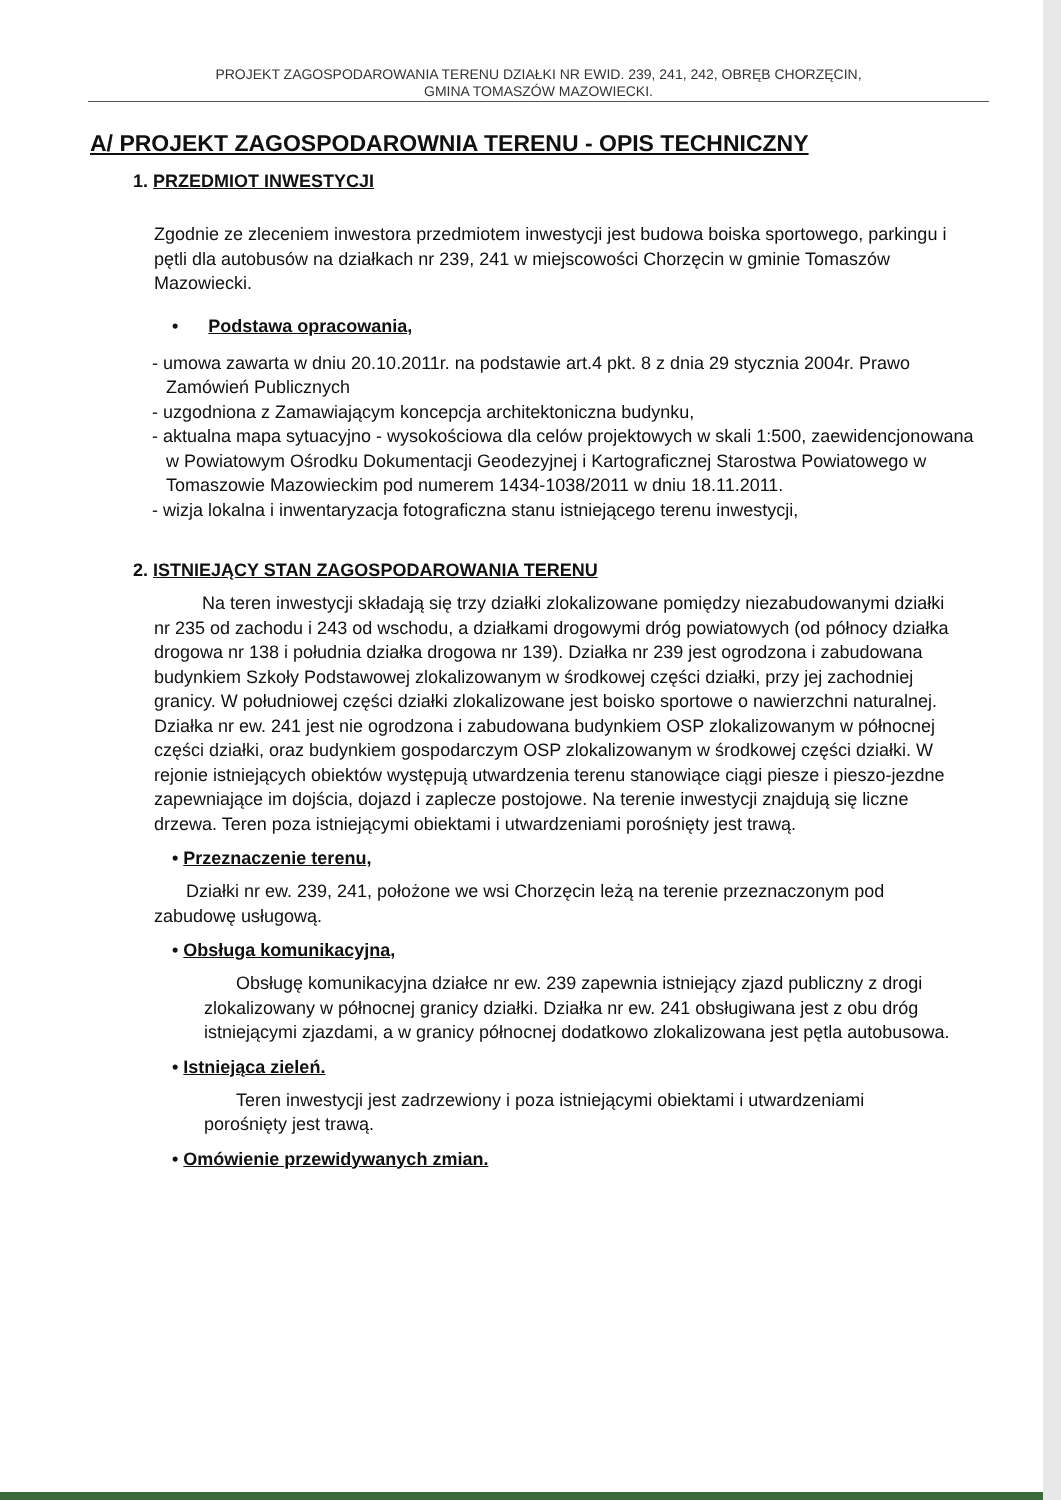PROJEKT ZAGOSPODAROWANIA TERENU DZIAŁKI NR EWID. 239, 241, 242, OBRĘB CHORZĘCIN,
GMINA TOMASZÓW MAZOWIECKI.
A/ PROJEKT ZAGOSPODAROWNIA TERENU - OPIS TECHNICZNY
1. PRZEDMIOT INWESTYCJI
Zgodnie ze zleceniem inwestora przedmiotem inwestycji jest budowa boiska sportowego, parkingu i pętli dla autobusów na działkach nr 239, 241 w miejscowości Chorzęcin w gminie Tomaszów Mazowiecki.
• Podstawa opracowania,
- umowa zawarta w dniu 20.10.2011r. na podstawie art.4 pkt. 8 z dnia 29 stycznia 2004r. Prawo Zamówień Publicznych
- uzgodniona z Zamawiającym koncepcja architektoniczna budynku,
- aktualna mapa sytuacyjno - wysokościowa dla celów projektowych w skali 1:500, zaewidencjonowana w Powiatowym Ośrodku Dokumentacji Geodezyjnej i Kartograficznej Starostwa Powiatowego w Tomaszowie Mazowieckim pod numerem 1434-1038/2011 w dniu 18.11.2011.
- wizja lokalna i inwentaryzacja fotograficzna stanu istniejącego terenu inwestycji,
2. ISTNIEJĄCY STAN ZAGOSPODAROWANIA TERENU
Na teren inwestycji składają się trzy działki zlokalizowane pomiędzy niezabudowanymi działki nr 235 od zachodu i 243 od wschodu, a działkami drogowymi dróg powiatowych (od północy działka drogowa nr 138 i południa działka drogowa nr 139). Działka nr 239 jest ogrodzona i zabudowana budynkiem Szkoły Podstawowej zlokalizowanym w środkowej części działki, przy jej zachodniej granicy. W południowej części działki zlokalizowane jest boisko sportowe o nawierzchni naturalnej. Działka nr ew. 241 jest nie ogrodzona i zabudowana budynkiem OSP zlokalizowanym w północnej części działki, oraz budynkiem gospodarczym OSP zlokalizowanym w środkowej części działki. W rejonie istniejących obiektów występują utwardzenia terenu stanowiące ciągi piesze i pieszo-jezdne zapewniające im dojścia, dojazd i zaplecze postojowe. Na terenie inwestycji znajdują się liczne drzewa. Teren poza istniejącymi obiektami i utwardzeniami porośnięty jest trawą.
• Przeznaczenie terenu,
Działki nr ew. 239, 241, położone we wsi Chorzęcin leżą na terenie przeznaczonym pod zabudowę usługową.
• Obsługa komunikacyjna,
Obsługę komunikacyjna działce nr ew. 239 zapewnia istniejący zjazd publiczny z drogi zlokalizowany w północnej granicy działki. Działka nr ew. 241 obsługiwana jest z obu dróg istniejącymi zjazdami, a w granicy północnej dodatkowo zlokalizowana jest pętla autobusowa.
• Istniejąca zieleń.
Teren inwestycji jest zadrzewiony i poza istniejącymi obiektami i utwardzeniami porośnięty jest trawą.
• Omówienie przewidywanych zmian.